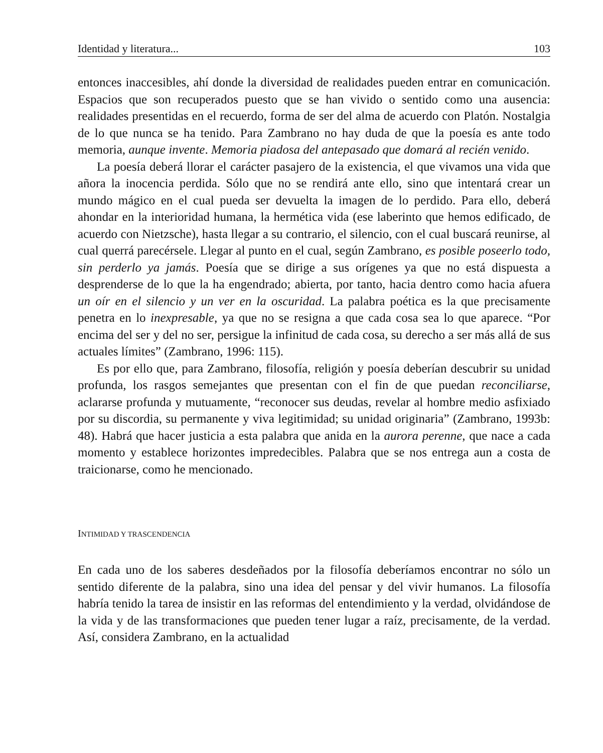Identidad y literatura... 103
entonces inaccesibles, ahí donde la diversidad de realidades pueden entrar en comunicación. Espacios que son recuperados puesto que se han vivido o sentido como una ausencia: realidades presentidas en el recuerdo, forma de ser del alma de acuerdo con Platón. Nostalgia de lo que nunca se ha tenido. Para Zambrano no hay duda de que la poesía es ante todo memoria, aunque invente. Memoria piadosa del antepasado que domará al recién venido.
La poesía deberá llorar el carácter pasajero de la existencia, el que vivamos una vida que añora la inocencia perdida. Sólo que no se rendirá ante ello, sino que intentará crear un mundo mágico en el cual pueda ser devuelta la imagen de lo perdido. Para ello, deberá ahondar en la interioridad humana, la hermética vida (ese laberinto que hemos edificado, de acuerdo con Nietzsche), hasta llegar a su contrario, el silencio, con el cual buscará reunirse, al cual querrá parecérsele. Llegar al punto en el cual, según Zambrano, es posible poseerlo todo, sin perderlo ya jamás. Poesía que se dirige a sus orígenes ya que no está dispuesta a desprenderse de lo que la ha engendrado; abierta, por tanto, hacia dentro como hacia afuera un oír en el silencio y un ver en la oscuridad. La palabra poética es la que precisamente penetra en lo inexpresable, ya que no se resigna a que cada cosa sea lo que aparece. “Por encima del ser y del no ser, persigue la infinitud de cada cosa, su derecho a ser más allá de sus actuales límites” (Zambrano, 1996: 115).
Es por ello que, para Zambrano, filosofía, religión y poesía deberían descubrir su unidad profunda, los rasgos semejantes que presentan con el fin de que puedan reconciliarse, aclararse profunda y mutuamente, “reconocer sus deudas, revelar al hombre medio asfixiado por su discordia, su permanente y viva legitimidad; su unidad originaria” (Zambrano, 1993b: 48). Habrá que hacer justicia a esta palabra que anida en la aurora perenne, que nace a cada momento y establece horizontes impredecibles. Palabra que se nos entrega aun a costa de traicionarse, como he mencionado.
INTIMIDAD Y TRASCENDENCIA
En cada uno de los saberes desdeñados por la filosofía deberíamos encontrar no sólo un sentido diferente de la palabra, sino una idea del pensar y del vivir humanos. La filosofía habría tenido la tarea de insistir en las reformas del entendimiento y la verdad, olvidándose de la vida y de las transformaciones que pueden tener lugar a raíz, precisamente, de la verdad. Así, considera Zambrano, en la actualidad